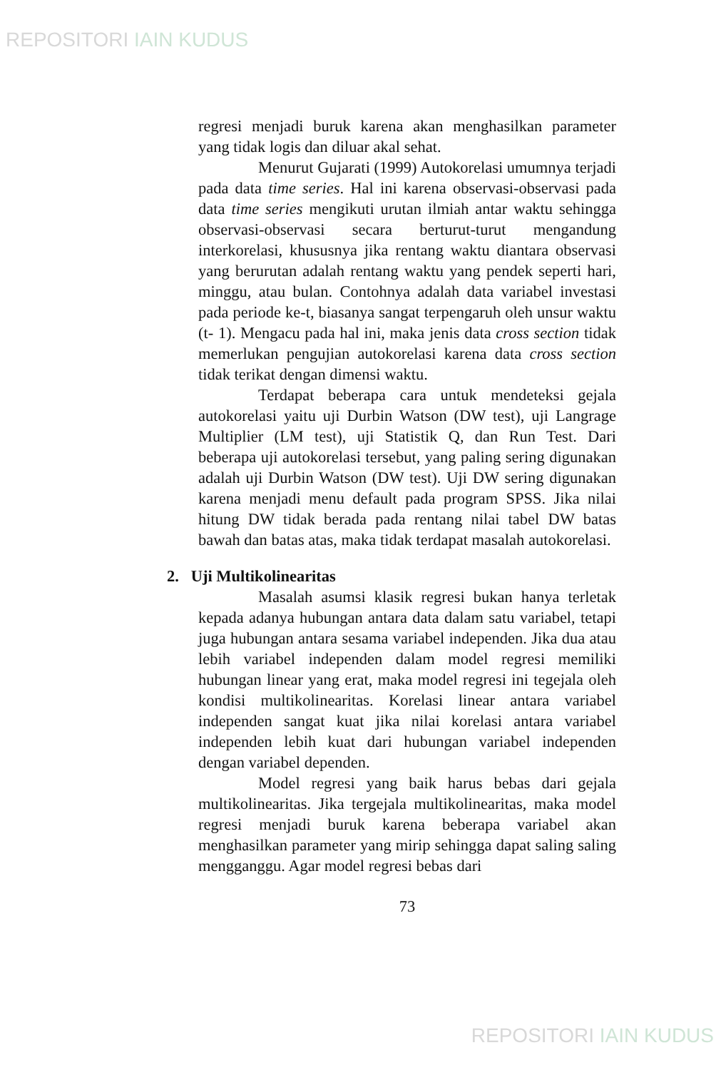REPOSITORI IAIN KUDUS
regresi menjadi buruk karena akan menghasilkan parameter yang tidak logis dan diluar akal sehat.
Menurut Gujarati (1999) Autokorelasi umumnya terjadi pada data time series. Hal ini karena observasi-observasi pada data time series mengikuti urutan ilmiah antar waktu sehingga observasi-observasi secara berturut-turut mengandung interkorelasi, khususnya jika rentang waktu diantara observasi yang berurutan adalah rentang waktu yang pendek seperti hari, minggu, atau bulan. Contohnya adalah data variabel investasi pada periode ke-t, biasanya sangat terpengaruh oleh unsur waktu (t- 1). Mengacu pada hal ini, maka jenis data cross section tidak memerlukan pengujian autokorelasi karena data cross section tidak terikat dengan dimensi waktu.
Terdapat beberapa cara untuk mendeteksi gejala autokorelasi yaitu uji Durbin Watson (DW test), uji Langrage Multiplier (LM test), uji Statistik Q, dan Run Test. Dari beberapa uji autokorelasi tersebut, yang paling sering digunakan adalah uji Durbin Watson (DW test). Uji DW sering digunakan karena menjadi menu default pada program SPSS. Jika nilai hitung DW tidak berada pada rentang nilai tabel DW batas bawah dan batas atas, maka tidak terdapat masalah autokorelasi.
2. Uji Multikolinearitas
Masalah asumsi klasik regresi bukan hanya terletak kepada adanya hubungan antara data dalam satu variabel, tetapi juga hubungan antara sesama variabel independen. Jika dua atau lebih variabel independen dalam model regresi memiliki hubungan linear yang erat, maka model regresi ini tegejala oleh kondisi multikolinearitas. Korelasi linear antara variabel independen sangat kuat jika nilai korelasi antara variabel independen lebih kuat dari hubungan variabel independen dengan variabel dependen.
Model regresi yang baik harus bebas dari gejala multikolinearitas. Jika tergejala multikolinearitas, maka model regresi menjadi buruk karena beberapa variabel akan menghasilkan parameter yang mirip sehingga dapat saling saling mengganggu. Agar model regresi bebas dari
73
REPOSITORI IAIN KUDUS